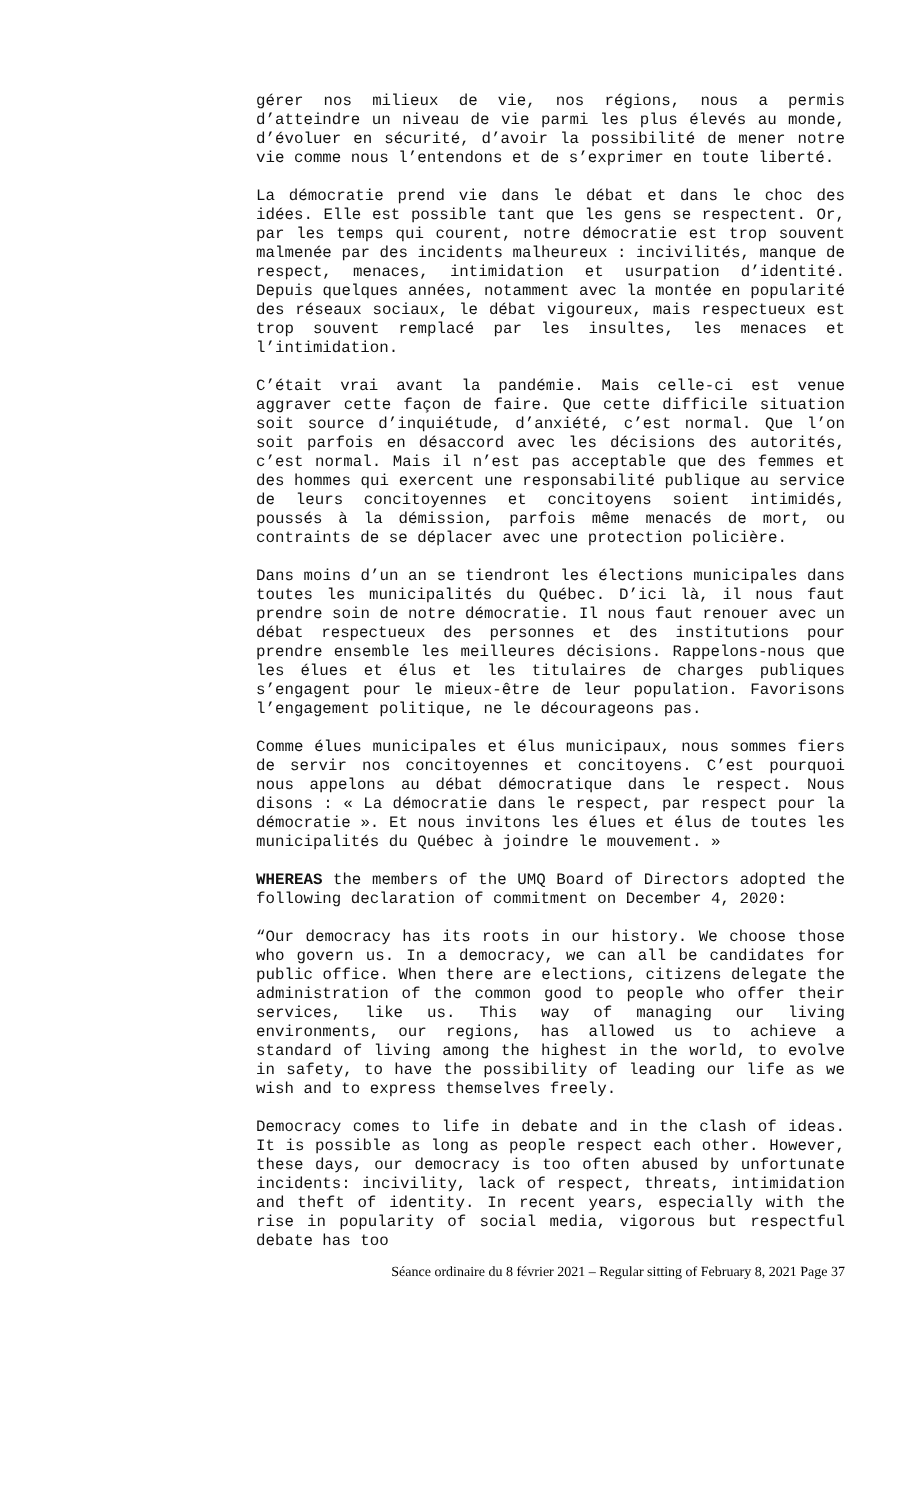gérer nos milieux de vie, nos régions, nous a permis d’atteindre un niveau de vie parmi les plus élevés au monde, d’évoluer en sécurité, d’avoir la possibilité de mener notre vie comme nous l’entendons et de s’exprimer en toute liberté.
La démocratie prend vie dans le débat et dans le choc des idées. Elle est possible tant que les gens se respectent. Or, par les temps qui courent, notre démocratie est trop souvent malmenée par des incidents malheureux : incivilités, manque de respect, menaces, intimidation et usurpation d’identité. Depuis quelques années, notamment avec la montée en popularité des réseaux sociaux, le débat vigoureux, mais respectueux est trop souvent remplacé par les insultes, les menaces et l’intimidation.
C’était vrai avant la pandémie. Mais celle-ci est venue aggraver cette façon de faire. Que cette difficile situation soit source d’inquiétude, d’anxiété, c’est normal. Que l’on soit parfois en désaccord avec les décisions des autorités, c’est normal. Mais il n’est pas acceptable que des femmes et des hommes qui exercent une responsabilité publique au service de leurs concitoyennes et concitoyens soient intimidés, poussés à la démission, parfois même menacés de mort, ou contraints de se déplacer avec une protection policière.
Dans moins d’un an se tiendront les élections municipales dans toutes les municipalités du Québec. D’ici là, il nous faut prendre soin de notre démocratie. Il nous faut renouer avec un débat respectueux des personnes et des institutions pour prendre ensemble les meilleures décisions. Rappelons-nous que les élues et élus et les titulaires de charges publiques s’engagent pour le mieux-être de leur population. Favorisons l’engagement politique, ne le décourageons pas.
Comme élues municipales et élus municipaux, nous sommes fiers de servir nos concitoyennes et concitoyens. C’est pourquoi nous appelons au débat démocratique dans le respect. Nous disons : « La démocratie dans le respect, par respect pour la démocratie ». Et nous invitons les élues et élus de toutes les municipalités du Québec à joindre le mouvement. »
WHEREAS the members of the UMQ Board of Directors adopted the following declaration of commitment on December 4, 2020:
“Our democracy has its roots in our history. We choose those who govern us. In a democracy, we can all be candidates for public office. When there are elections, citizens delegate the administration of the common good to people who offer their services, like us. This way of managing our living environments, our regions, has allowed us to achieve a standard of living among the highest in the world, to evolve in safety, to have the possibility of leading our life as we wish and to express themselves freely.
Democracy comes to life in debate and in the clash of ideas. It is possible as long as people respect each other. However, these days, our democracy is too often abused by unfortunate incidents: incivility, lack of respect, threats, intimidation and theft of identity. In recent years, especially with the rise in popularity of social media, vigorous but respectful debate has too
Séance ordinaire du 8 février 2021 – Regular sitting of February 8, 2021 Page 37